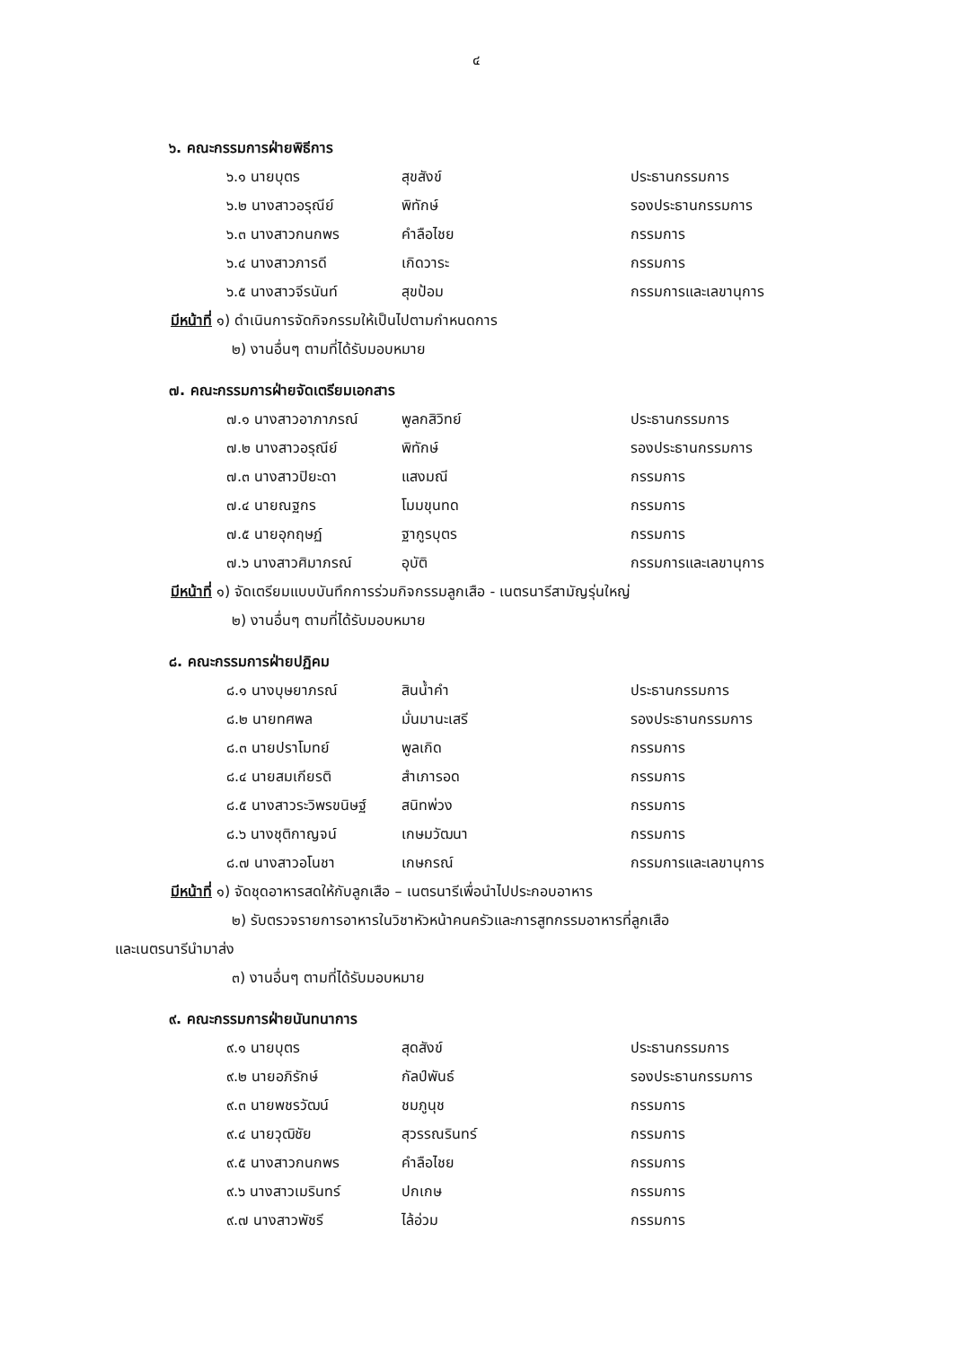๔
๖. คณะกรรมการฝ่ายพิธีการ
| ๖.๑ นายบุตร | สุขสังข์ | ประธานกรรมการ |
| ๖.๒ นางสาวอรุณีย์ | พิทักษ์ | รองประธานกรรมการ |
| ๖.๓ นางสาวกนกพร | คำลือไชย | กรรมการ |
| ๖.๔ นางสาวภารดี | เกิดวาระ | กรรมการ |
| ๖.๕ นางสาวจีรนันท์ | สุขป้อม | กรรมการและเลขานุการ |
มีหน้าที่ ๑) ดำเนินการจัดกิจกรรมให้เป็นไปตามกำหนดการ
๒) งานอื่นๆ ตามที่ได้รับมอบหมาย
๗. คณะกรรมการฝ่ายจัดเตรียมเอกสาร
| ๗.๑ นางสาวอาภาภรณ์ | พูลกสิวิทย์ | ประธานกรรมการ |
| ๗.๒ นางสาวอรุณีย์ | พิทักษ์ | รองประธานกรรมการ |
| ๗.๓ นางสาวปิยะดา | แสงมณี | กรรมการ |
| ๗.๔ นายณฐกร | โมมขุนทด | กรรมการ |
| ๗.๕ นายอุกฤษฏ์ | ฐากูรบุตร | กรรมการ |
| ๗.๖ นางสาวศิมาภรณ์ | อุบัติ | กรรมการและเลขานุการ |
มีหน้าที่ ๑) จัดเตรียมแบบบันทึกการร่วมกิจกรรมลูกเสือ - เนตรนารีสามัญรุ่นใหญ่
๒) งานอื่นๆ ตามที่ได้รับมอบหมาย
๘. คณะกรรมการฝ่ายปฏิคม
| ๘.๑ นางบุษยาภรณ์ | สินน้ำคำ | ประธานกรรมการ |
| ๘.๒ นายทศพล | มั่นมานะเสรี | รองประธานกรรมการ |
| ๘.๓ นายปราโมทย์ | พูลเกิด | กรรมการ |
| ๘.๔ นายสมเกียรติ | สำเภารอด | กรรมการ |
| ๘.๕ นางสาวระวิพรขนิษฐ์ | สนิทพ่วง | กรรมการ |
| ๘.๖ นางชุติกาญจน์ | เกษมวัฒนา | กรรมการ |
| ๘.๗ นางสาวอโนชา | เกษกรณ์ | กรรมการและเลขานุการ |
มีหน้าที่ ๑) จัดชุดอาหารสดให้กับลูกเสือ – เนตรนารีเพื่อนำไปประกอบอาหาร
๒) รับตรวจรายการอาหารในวิชาหัวหน้าคนครัวและการสูทกรรมอาหารที่ลูกเสือ
และเนตรนารีนำมาส่ง
๓) งานอื่นๆ ตามที่ได้รับมอบหมาย
๙. คณะกรรมการฝ่ายนันทนาการ
| ๙.๑ นายบุตร | สุดสังข์ | ประธานกรรมการ |
| ๙.๒ นายอภิรักษ์ | กัลป์พันธ์ | รองประธานกรรมการ |
| ๙.๓ นายพชรวัฒน์ | ชมภูนุช | กรรมการ |
| ๙.๔ นายวุฒิชัย | สุวรรณรินทร์ | กรรมการ |
| ๙.๕ นางสาวกนกพร | คำลือไชย | กรรมการ |
| ๙.๖ นางสาวเมรินทร์ | ปกเกษ | กรรมการ |
| ๙.๗ นางสาวพัชรี | ไล้อ่วม | กรรมการ |